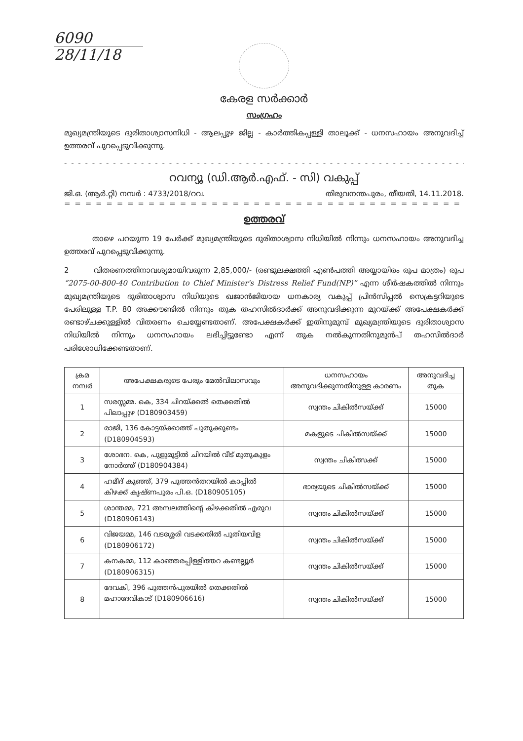6090
28/11/18
കേരള സർക്കാർ
സംഗ്രഹം
മുഖ്യമന്ത്രിയുടെ ദുരിതാശ്വാസനിധി - ആലപ്പുഴ ജില്ല - കാർത്തികപ്പള്ളി താലൂക്ക് - ധനസഹായം അനുവദിച്ച് ഉത്തരവ് പുറപ്പെടുവിക്കുന്നു.
- - - - - - - - - - - - - - - - - - - - - - - - - - - - - - - - - - - - - - - - - - - - - - - - - - - - - - - - - - - - - - - - - - -
റവന്യൂ (ഡി.ആർ.എഫ്. - സി) വകുപ്പ്
ജി.ഒ. (ആർ.റ്റി) നമ്പർ : 4733/2018/റവ. തിരുവനന്തപുരം, തീയതി, 14.11.2018.
= = = = = = = = = = = = = = = = = = = = = = = = = = = = = = = = = = = = = = = = = = = = = = = = = = = = =
ഉത്തരവ്
താഴെ പറയുന്ന 19 പേർക്ക് മുഖ്യമന്ത്രിയുടെ ദുരിതാശ്വാസ നിധിയിൽ നിന്നും ധനസഹായം അനുവദിച്ച ഉത്തരവ് പുറപ്പെടുവിക്കുന്നു.
2 വിതരണത്തിനാവശ്യമായിവരുന്ന 2,85,000/- (രണ്ടുലക്ഷത്തി എൺപത്തി അയ്യായിരം രൂപ മാത്രം) രൂപ “2075-00-800-40 Contribution to Chief Minister's Distress Relief Fund(NP)” എന്ന ശീർഷകത്തിൽ നിന്നും മുഖ്യമന്ത്രിയുടെ ദുരിതാശ്വാസ നിധിയുടെ ഖജാൻജിയായ ധനകാര്യ വകുപ്പ് പ്രിൻസിപ്പൽ സെക്രട്ടറിയുടെ പേരിലുള്ള T.P. 80 അക്കൗണ്ടിൽ നിന്നും തുക തഹസിൽദാർക്ക് അനുവദിക്കുന്ന മുറയ്ക്ക് അപേക്ഷകർക്ക് രണ്ടാഴ്ചക്കുള്ളിൽ വിതരണം ചെയ്യേണ്ടതാണ്. അപേക്ഷകർക്ക് ഇതിനുമുമ്പ് മുഖ്യമന്ത്രിയുടെ ദുരിതാശ്വാസ നിധിയിൽ നിന്നും ധനസഹായം ലഭിച്ചിട്ടുണ്ടോ എന്ന് തുക നൽകുന്നതിനുമുൻപ് തഹസിൽദാർ പരിശോധിക്കേണ്ടതാണ്.
| ക്രമ നമ്പർ | അപേക്ഷകരുടെ പേരും മേൽവിലാസവും | ധനസഹായം അനുവദിക്കുന്നതിനുള്ള കാരണം | അനുവദിച്ച തുക |
| --- | --- | --- | --- |
| 1 | സരസ്സമ്മ. കെ, 334 ചിറയ്ക്കൽ തെക്കതിൽ പിലാപ്പുഴ (D180903459) | സ്വന്തം ചികിൽസയ്ക്ക് | 15000 |
| 2 | രാജി, 136 കോട്ടയ്ക്കാത്ത് പുതുക്കുണ്ടം (D180904593) | മകളുടെ ചികിൽസയ്ക്ക് | 15000 |
| 3 | ശോഭന. കെ, പുളുമൂട്ടിൽ ചിറയിൽ വീട് മുതുകുളം നോർത്ത് (D180904384) | സ്വന്തം ചികിത്സക്ക് | 15000 |
| 4 | ഹമീദ് കുഞ്ഞ്, 379 പുത്തൻതറയിൽ കാപ്പിൽ കിഴക്ക് കൃഷ്ണപുരം പി.ഒ. (D180905105) | ഭാര്യയുടെ ചികിൽസയ്ക്ക് | 15000 |
| 5 | ശാന്തമ്മ, 721 അമ്പലത്തിന്റെ കിഴക്കതിൽ എരുവ (D180906143) | സ്വന്തം ചികിൽസയ്ക്ക് | 15000 |
| 6 | വിജയമ്മ, 146 വടശ്ശേരി വടക്കതിൽ പുതിയവിള (D180906172) | സ്വന്തം ചികിൽസയ്ക്ക് | 15000 |
| 7 | കനകമ്മ, 112 കാഞ്ഞരപ്പിള്ളിത്തറ കണ്ടല്ലൂർ (D180906315) | സ്വന്തം ചികിൽസയ്ക്ക് | 15000 |
| 8 | ദേവകി, 396 പുത്തൻപുരയിൽ തെക്കതിൽ മഹാദേവികാട് (D180906616) | സ്വന്തം ചികിൽസയ്ക്ക് | 15000 |